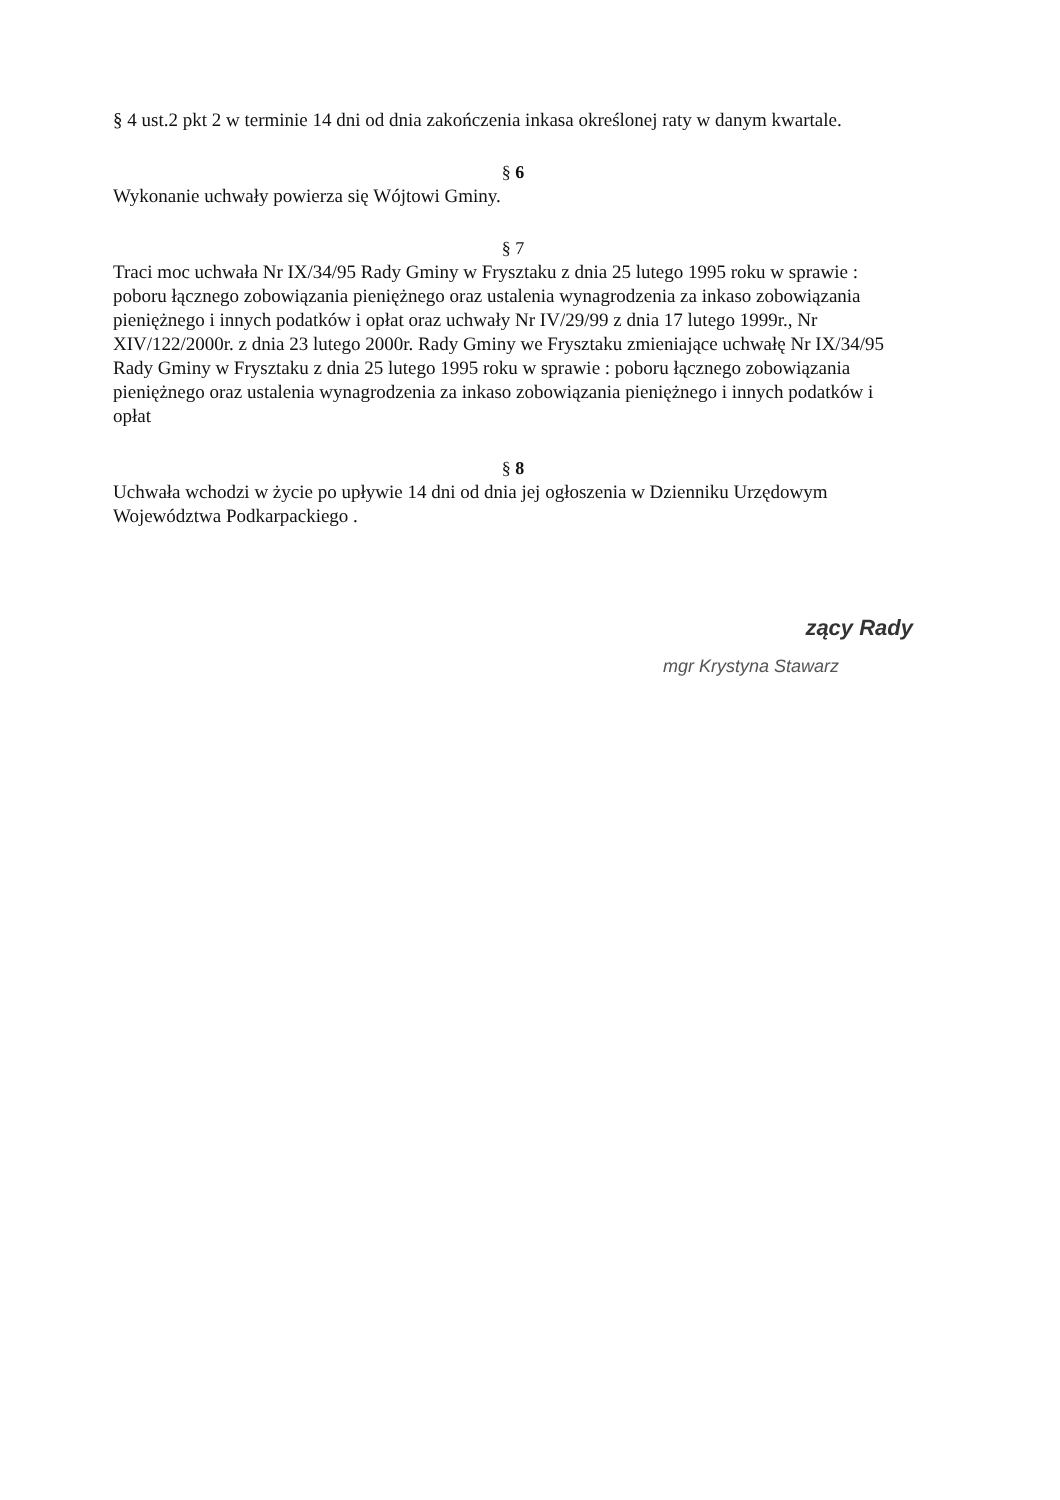§ 4 ust.2 pkt 2 w terminie 14 dni od dnia zakończenia inkasa określonej raty w danym kwartale.
§ 6
Wykonanie uchwały powierza się Wójtowi Gminy.
§ 7
Traci moc uchwała Nr IX/34/95 Rady Gminy w Frysztaku z dnia 25 lutego 1995 roku w sprawie : poboru łącznego zobowiązania pieniężnego oraz ustalenia wynagrodzenia za inkaso zobowiązania pieniężnego i innych podatków i opłat oraz uchwały Nr IV/29/99 z dnia 17 lutego 1999r., Nr XIV/122/2000r. z dnia 23 lutego 2000r. Rady Gminy we Frysztaku zmieniające uchwałę Nr IX/34/95 Rady Gminy w Frysztaku z dnia 25 lutego 1995 roku w sprawie : poboru łącznego zobowiązania pieniężnego oraz ustalenia wynagrodzenia za inkaso zobowiązania pieniężnego i innych podatków i opłat
§ 8
Uchwała wchodzi w życie po upływie 14 dni od dnia jej ogłoszenia w Dzienniku Urzędowym Województwa Podkarpackiego .
zący Rady
mgr Krystyna Stawarz